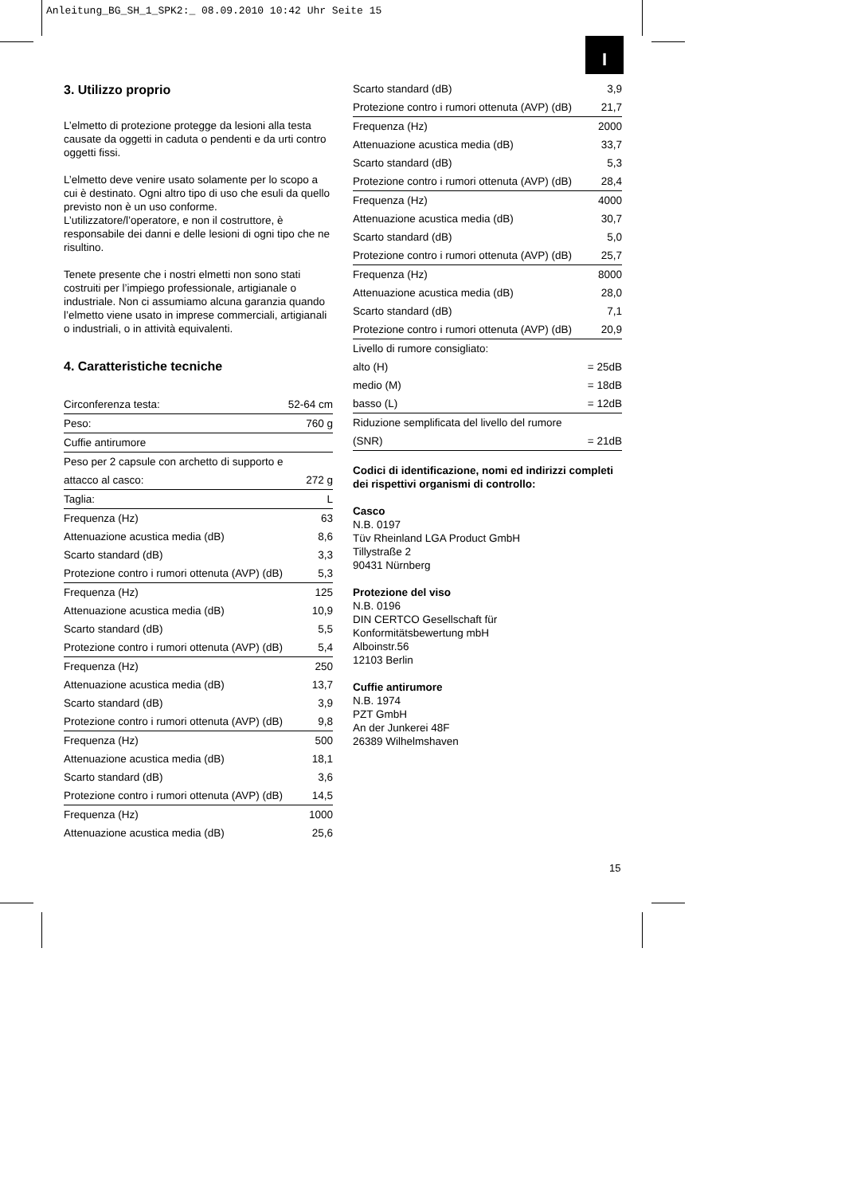Anleitung_BG_SH_1_SPK2:_ 08.09.2010 10:42 Uhr Seite 15
I
3. Utilizzo proprio
L’elmetto di protezione protegge da lesioni alla testa causate da oggetti in caduta o pendenti e da urti contro oggetti fissi.
L’elmetto deve venire usato solamente per lo scopo a cui è destinato. Ogni altro tipo di uso che esuli da quello previsto non è un uso conforme. L’utilizzatore/l’operatore, e non il costruttore, è responsabile dei danni e delle lesioni di ogni tipo che ne risultino.
Tenete presente che i nostri elmetti non sono stati costruiti per l’impiego professionale, artigianale o industriale. Non ci assumiamo alcuna garanzia quando l’elmetto viene usato in imprese commerciali, artigianali o industriali, o in attività equivalenti.
4. Caratteristiche tecniche
| Circonferenza testa: | 52-64 cm |
| Peso: | 760 g |
| Cuffie antirumore | |
| Peso per 2 capsule con archetto di supporto e | |
| attacco al casco: | 272 g |
| Taglia: | L |
| Frequenza (Hz) | 63 |
| Attenuazione acustica media (dB) | 8,6 |
| Scarto standard (dB) | 3,3 |
| Protezione contro i rumori ottenuta (AVP) (dB) | 5,3 |
| Frequenza (Hz) | 125 |
| Attenuazione acustica media (dB) | 10,9 |
| Scarto standard (dB) | 5,5 |
| Protezione contro i rumori ottenuta (AVP) (dB) | 5,4 |
| Frequenza (Hz) | 250 |
| Attenuazione acustica media (dB) | 13,7 |
| Scarto standard (dB) | 3,9 |
| Protezione contro i rumori ottenuta (AVP) (dB) | 9,8 |
| Frequenza (Hz) | 500 |
| Attenuazione acustica media (dB) | 18,1 |
| Scarto standard (dB) | 3,6 |
| Protezione contro i rumori ottenuta (AVP) (dB) | 14,5 |
| Frequenza (Hz) | 1000 |
| Attenuazione acustica media (dB) | 25,6 |
| Scarto standard (dB) | 3,9 |
| Protezione contro i rumori ottenuta (AVP) (dB) | 21,7 |
| Frequenza (Hz) | 2000 |
| Attenuazione acustica media (dB) | 33,7 |
| Scarto standard (dB) | 5,3 |
| Protezione contro i rumori ottenuta (AVP) (dB) | 28,4 |
| Frequenza (Hz) | 4000 |
| Attenuazione acustica media (dB) | 30,7 |
| Scarto standard (dB) | 5,0 |
| Protezione contro i rumori ottenuta (AVP) (dB) | 25,7 |
| Frequenza (Hz) | 8000 |
| Attenuazione acustica media (dB) | 28,0 |
| Scarto standard (dB) | 7,1 |
| Protezione contro i rumori ottenuta (AVP) (dB) | 20,9 |
| Livello di rumore consigliato: | |
| alto (H) | = 25dB |
| medio (M) | = 18dB |
| basso (L) | = 12dB |
| Riduzione semplificata del livello del rumore | |
| (SNR) | = 21dB |
Codici di identificazione, nomi ed indirizzi completi dei rispettivi organismi di controllo:
Casco
N.B. 0197
Tüv Rheinland LGA Product GmbH
Tillystraße 2
90431 Nürnberg
Protezione del viso
N.B. 0196
DIN CERTCO Gesellschaft für
Konformitätsbewertung mbH
Alboinstr.56
12103 Berlin
Cuffie antirumore
N.B. 1974
PZT GmbH
An der Junkerei 48F
26389 Wilhelmshaven
15